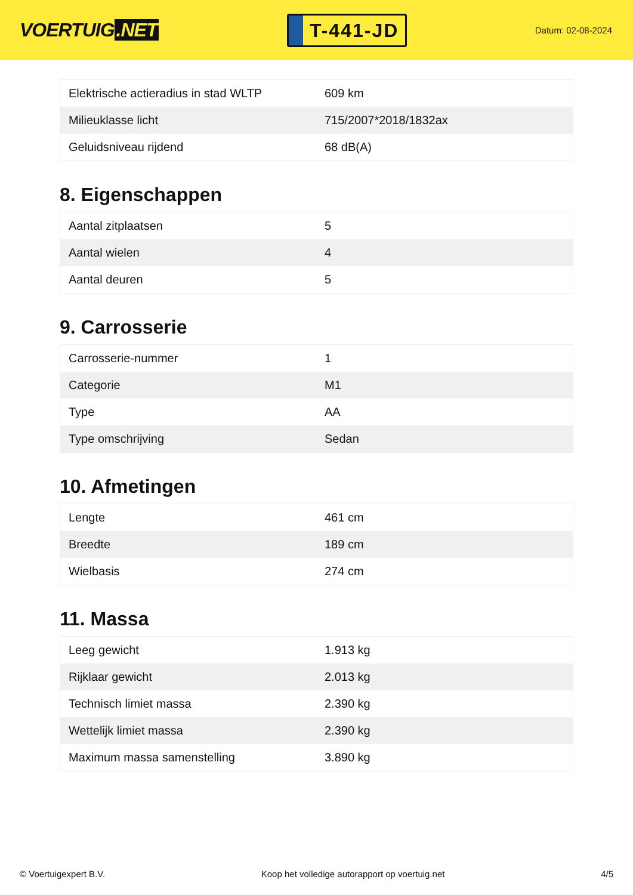VOERTUIG.NET
T-441-JD
Datum: 02-08-2024
| Elektrische actieradius in stad WLTP | 609 km |
| Milieuklasse licht | 715/2007*2018/1832ax |
| Geluidsniveau rijdend | 68 dB(A) |
8. Eigenschappen
| Aantal zitplaatsen | 5 |
| Aantal wielen | 4 |
| Aantal deuren | 5 |
9. Carrosserie
| Carrosserie-nummer | 1 |
| Categorie | M1 |
| Type | AA |
| Type omschrijving | Sedan |
10. Afmetingen
| Lengte | 461 cm |
| Breedte | 189 cm |
| Wielbasis | 274 cm |
11. Massa
| Leeg gewicht | 1.913 kg |
| Rijklaar gewicht | 2.013 kg |
| Technisch limiet massa | 2.390 kg |
| Wettelijk limiet massa | 2.390 kg |
| Maximum massa samenstelling | 3.890 kg |
© Voertuigexpert B.V. Koop het volledige autorapport op voertuig.net 4/5